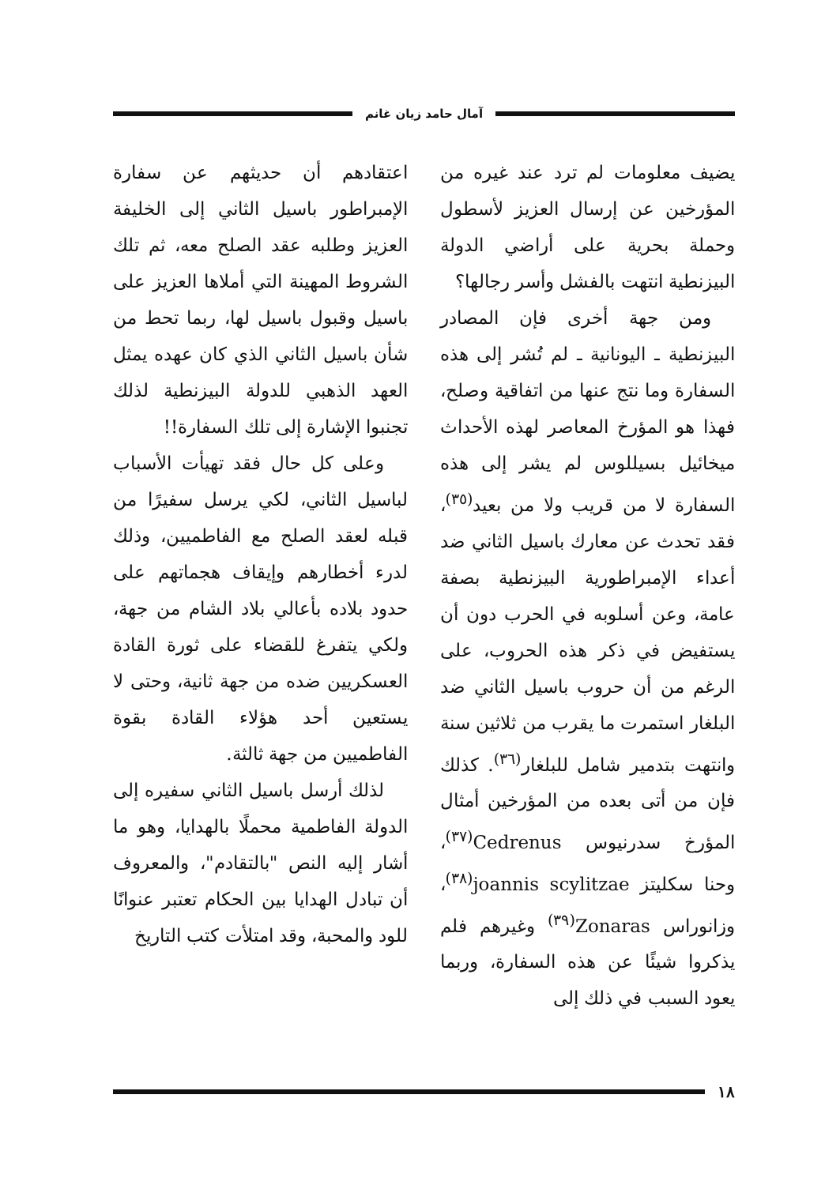آمال حامد زيان غانم
يضيف معلومات لم ترد عند غيره من المؤرخين عن إرسال العزيز لأسطول وحملة بحرية على أراضي الدولة البيزنطية انتهت بالفشل وأسر رجالها؟
ومن جهة أخرى فإن المصادر البيزنطية ـ اليونانية ـ لم تُشر إلى هذه السفارة وما نتج عنها من اتفاقية وصلح، فهذا هو المؤرخ المعاصر لهذه الأحداث ميخائيل بسيللوس لم يشر إلى هذه السفارة لا من قريب ولا من بعيد<sup>(٣٥)</sup>، فقد تحدث عن معارك باسيل الثاني ضد أعداء الإمبراطورية البيزنطية بصفة عامة، وعن أسلوبه في الحرب دون أن يستفيض في ذكر هذه الحروب، على الرغم من أن حروب باسيل الثاني ضد البلغار استمرت ما يقرب من ثلاثين سنة وانتهت بتدمير شامل للبلغار<sup>(٣٦)</sup>. كذلك فإن من أتى بعده من المؤرخين أمثال المؤرخ سدرنيوس Cedrenus<sup>(٣٧)</sup>، وحنا سكليتز joannis scylitzae<sup>(٣٨)</sup>، وزانوراس Zonaras<sup>(٣٩)</sup> وغيرهم فلم يذكروا شيئًا عن هذه السفارة، وربما يعود السبب في ذلك إلى
اعتقادهم أن حديثهم عن سفارة الإمبراطور باسيل الثاني إلى الخليفة العزيز وطلبه عقد الصلح معه، ثم تلك الشروط المهينة التي أملاها العزيز على باسيل وقبول باسيل لها، ربما تحط من شأن باسيل الثاني الذي كان عهده يمثل العهد الذهبي للدولة البيزنطية لذلك تجنبوا الإشارة إلى تلك السفارة!!
وعلى كل حال فقد تهيأت الأسباب لباسيل الثاني، لكي يرسل سفيرًا من قبله لعقد الصلح مع الفاطميين، وذلك لدرء أخطارهم وإيقاف هجماتهم على حدود بلاده بأعالي بلاد الشام من جهة، ولكي يتفرغ للقضاء على ثورة القادة العسكريين ضده من جهة ثانية، وحتى لا يستعين أحد هؤلاء القادة بقوة الفاطميين من جهة ثالثة.
لذلك أرسل باسيل الثاني سفيره إلى الدولة الفاطمية محملًا بالهدايا، وهو ما أشار إليه النص "بالتقادم"، والمعروف أن تبادل الهدايا بين الحكام تعتبر عنوانًا للود والمحبة، وقد امتلأت كتب التاريخ
١٨